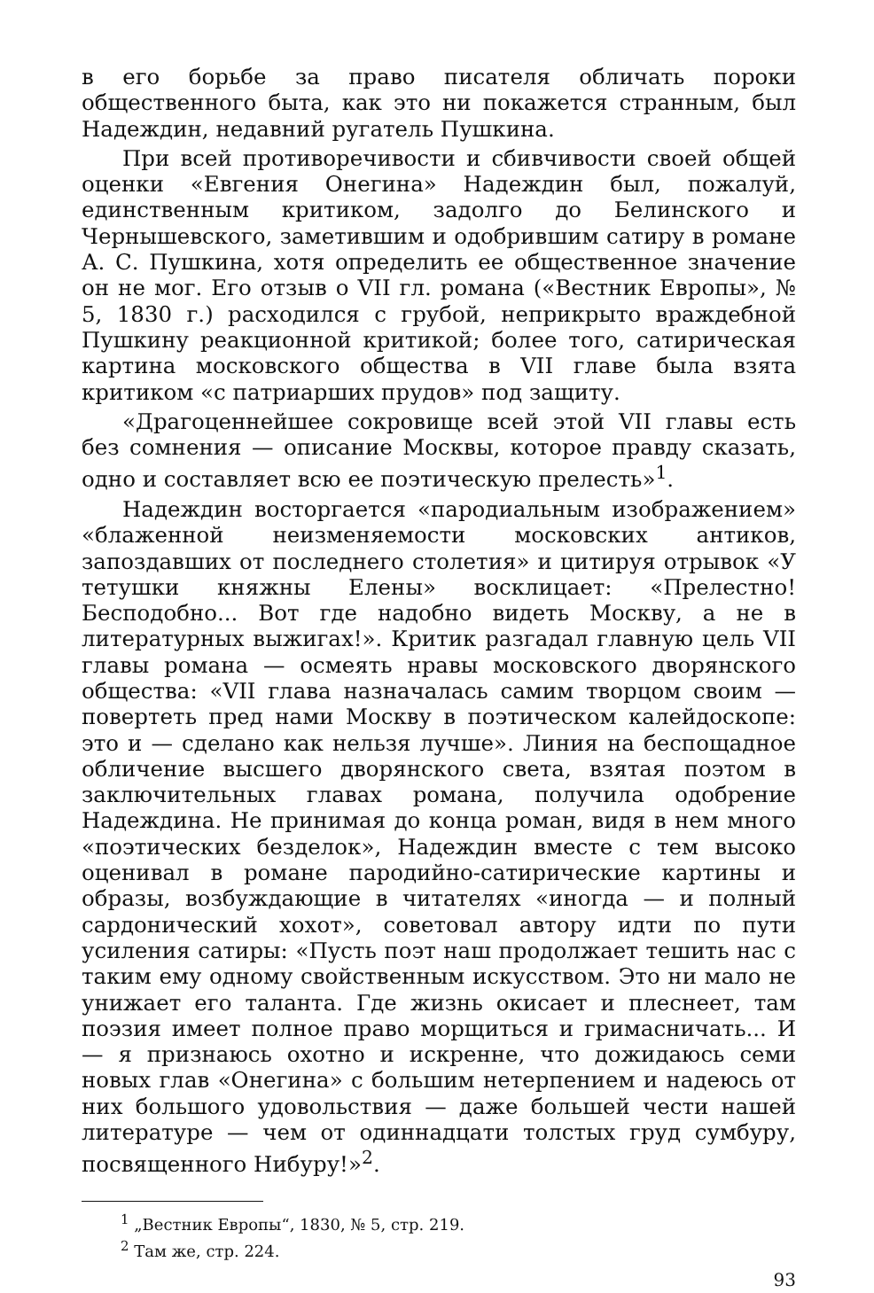в его борьбе за право писателя обличать пороки общественного быта, как это ни покажется странным, был Надеждин, недавний ругатель Пушкина.
При всей противоречивости и сбивчивости своей общей оценки «Евгения Онегина» Надеждин был, пожалуй, единственным критиком, задолго до Белинского и Чернышевского, заметившим и одобрившим сатиру в романе А. С. Пушкина, хотя определить ее общественное значение он не мог. Его отзыв о VII гл. романа («Вестник Европы», № 5, 1830 г.) расходился с грубой, неприкрыто враждебной Пушкину реакционной критикой; более того, сатирическая картина московского общества в VII главе была взята критиком «с патриарших прудов» под защиту.
«Драгоценнейшее сокровище всей этой VII главы есть без сомнения — описание Москвы, которое правду сказать, одно и составляет всю ее поэтическую прелесть»<sup>1</sup>.
Надеждин восторгается «пародиальным изображением» «блаженной неизменяемости московских антиков, запоздавших от последнего столетия» и цитируя отрывок «У тетушки княжны Елены» восклицает: «Прелестно! Бесподобно... Вот где надобно видеть Москву, а не в литературных выжигах!». Критик разгадал главную цель VII главы романа — осмеять нравы московского дворянского общества: «VII глава назначалась самим творцом своим — повертеть пред нами Москву в поэтическом калейдоскопе: это и — сделано как нельзя лучше». Линия на беспощадное обличение высшего дворянского света, взятая поэтом в заключительных главах романа, получила одобрение Надеждина. Не принимая до конца роман, видя в нем много «поэтических безделок», Надеждин вместе с тем высоко оценивал в романе пародийно-сатирические картины и образы, возбуждающие в читателях «иногда — и полный сардонический хохот», советовал автору идти по пути усиления сатиры: «Пусть поэт наш продолжает тешить нас с таким ему одному свойственным искусством. Это ни мало не унижает его таланта. Где жизнь окисает и плеснеет, там поэзия имеет полное право морщиться и гримасничать... И — я признаюсь охотно и искренне, что дожидаюсь семи новых глав «Онегина» с большим нетерпением и надеюсь от них большого удовольствия — даже большей чести нашей литературе — чем от одиннадцати толстых груд сумбуру, посвященного Нибуру!»<sup>2</sup>.
<sup>1</sup> „Вестник Европы“, 1830, № 5, стр. 219.
<sup>2</sup> Там же, стр. 224.
93